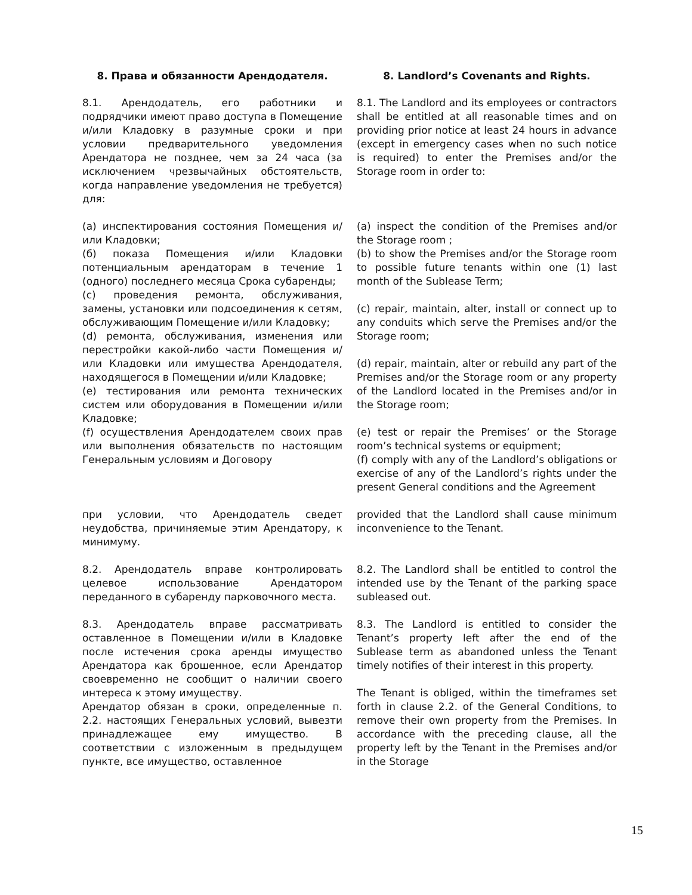| 8. Права и обязанности Арендодателя. | 8. Landlord’s Covenants and Rights. |
| 8.1. Арендодатель, его работники и подрядчики имеют право доступа в Помещение и/или Кладовку в разумные сроки и при условии предварительного уведомления Арендатора не позднее, чем за 24 часа (за исключением чрезвычайных обстоятельств, когда направление уведомления не требуется) для: | 8.1. The Landlord and its employees or contractors shall be entitled at all reasonable times and on providing prior notice at least 24 hours in advance (except in emergency cases when no such notice is required) to enter the Premises and/or the Storage room in order to: |
| (a) инспектирования состояния Помещения и/или Кладовки; (б) показа Помещения и/или Кладовки потенциальным арендаторам в течение 1 (одного) последнего месяца Срока субаренды; (c) проведения ремонта, обслуживания, замены, установки или подсоединения к сетям, обслуживающим Помещение и/или Кладовку; (d) ремонта, обслуживания, изменения или перестройки какой-либо части Помещения и/или Кладовки или имущества Арендодателя, находящегося в Помещении и/или Кладовке; (e) тестирования или ремонта технических систем или оборудования в Помещении и/или Кладовке; (f) осуществления Арендодателем своих прав или выполнения обязательств по настоящим Генеральным условиям и Договору | (a) inspect the condition of the Premises and/or the Storage room ; (b) to show the Premises and/or the Storage room to possible future tenants within one (1) last month of the Sublease Term; (c) repair, maintain, alter, install or connect up to any conduits which serve the Premises and/or the Storage room; (d) repair, maintain, alter or rebuild any part of the Premises and/or the Storage room or any property of the Landlord located in the Premises and/or in the Storage room; (e) test or repair the Premises’ or the Storage room’s technical systems or equipment; (f) comply with any of the Landlord’s obligations or exercise of any of the Landlord’s rights under the present General conditions and the Agreement |
| при условии, что Арендодатель сведет неудобства, причиняемые этим Арендатору, к минимуму. | provided that the Landlord shall cause minimum inconvenience to the Tenant. |
| 8.2. Арендодатель вправе контролировать целевое использование Арендатором переданного в субаренду парковочного места. | 8.2. The Landlord shall be entitled to control the intended use by the Tenant of the parking space subleased out. |
| 8.3. Арендодатель вправе рассматривать оставленное в Помещении и/или в Кладовке после истечения срока аренды имущество Арендатора как брошенное, если Арендатор своевременно не сообщит о наличии своего интереса к этому имуществу. Арендатор обязан в сроки, определенные п. 2.2. настоящих Генеральных условий, вывезти принадлежащее ему имущество. В соответствии с изложенным в предыдущем пункте, все имущество, оставленное | 8.3. The Landlord is entitled to consider the Tenant’s property left after the end of the Sublease term as abandoned unless the Tenant timely notifies of their interest in this property. The Tenant is obliged, within the timeframes set forth in clause 2.2. of the General Conditions, to remove their own property from the Premises. In accordance with the preceding clause, all the property left by the Tenant in the Premises and/or in the Storage |
15